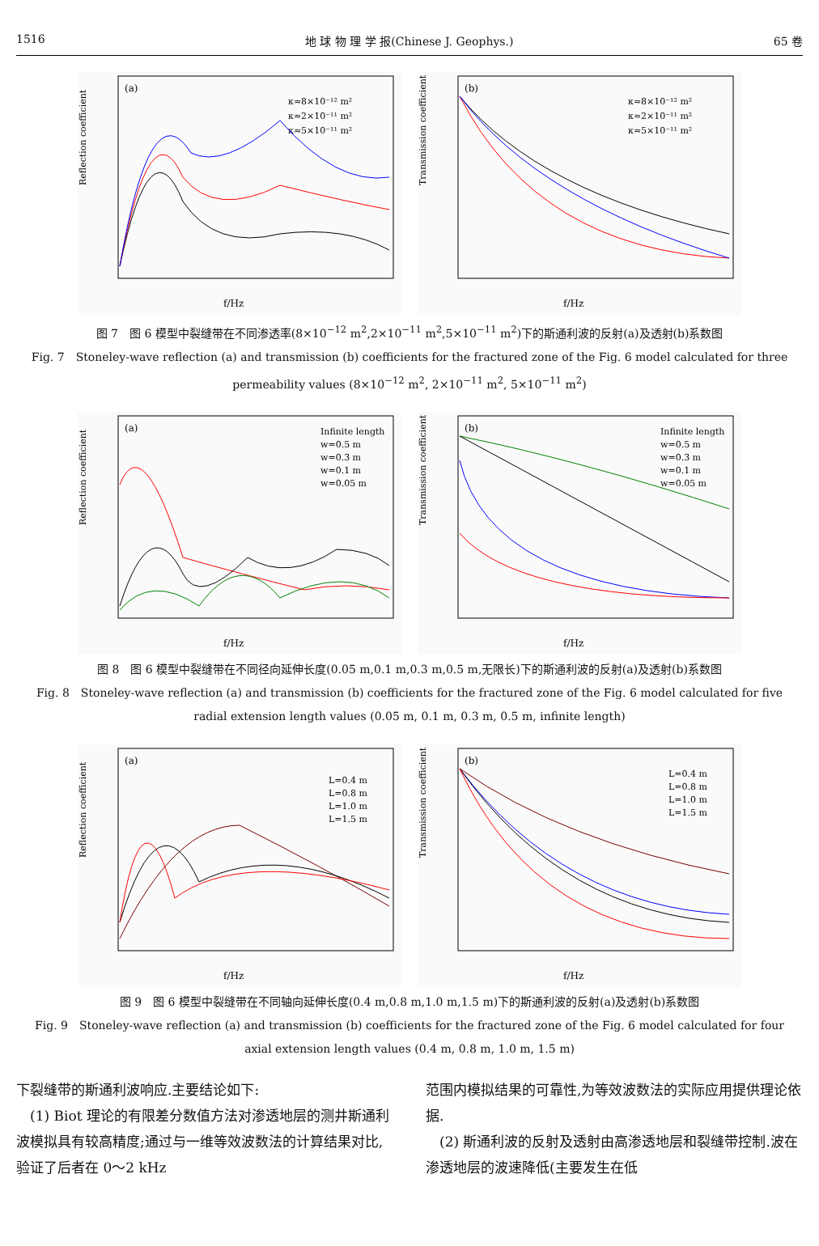1516 地 球 物 理 学 报(Chinese J. Geophys.) 65 卷
(a)
κ≈8×10⁻¹² m²
κ≈2×10⁻¹¹ m²
κ≈5×10⁻¹¹ m²
f/Hz
Reflection coefficient
(b)
κ≈8×10⁻¹² m²
κ≈2×10⁻¹¹ m²
κ≈5×10⁻¹¹ m²
f/Hz
Transmission coefficient
图 7　图 6 模型中裂缝带在不同渗透率(8×10<sup>−12</sup> m<sup>2</sup>,2×10<sup>−11</sup> m<sup>2</sup>,5×10<sup>−11</sup> m<sup>2</sup>)下的斯通利波的反射(a)及透射(b)系数图
Fig. 7　Stoneley-wave reflection (a) and transmission (b) coefficients for the fractured zone of the Fig. 6 model calculated for three permeability values (8×10<sup>−12</sup> m<sup>2</sup>, 2×10<sup>−11</sup> m<sup>2</sup>, 5×10<sup>−11</sup> m<sup>2</sup>)
(a)
Infinite length
w=0.5 m
w=0.3 m
w=0.1 m
w=0.05 m
f/Hz
Reflection coefficient
(b)
Infinite length
w=0.5 m
w=0.3 m
w=0.1 m
w=0.05 m
f/Hz
Transmission coefficient
图 8　图 6 模型中裂缝带在不同径向延伸长度(0.05 m,0.1 m,0.3 m,0.5 m,无限长)下的斯通利波的反射(a)及透射(b)系数图
Fig. 8　Stoneley-wave reflection (a) and transmission (b) coefficients for the fractured zone of the Fig. 6 model calculated for five radial extension length values (0.05 m, 0.1 m, 0.3 m, 0.5 m, infinite length)
(a)
L=0.4 m
L=0.8 m
L=1.0 m
L=1.5 m
f/Hz
Reflection coefficient
(b)
L=0.4 m
L=0.8 m
L=1.0 m
L=1.5 m
f/Hz
Transmission coefficient
图 9　图 6 模型中裂缝带在不同轴向延伸长度(0.4 m,0.8 m,1.0 m,1.5 m)下的斯通利波的反射(a)及透射(b)系数图
Fig. 9　Stoneley-wave reflection (a) and transmission (b) coefficients for the fractured zone of the Fig. 6 model calculated for four axial extension length values (0.4 m, 0.8 m, 1.0 m, 1.5 m)
下裂缝带的斯通利波响应.主要结论如下:
　(1) Biot 理论的有限差分数值方法对渗透地层的测井斯通利波模拟具有较高精度;通过与一维等效波数法的计算结果对比,验证了后者在 0～2 kHz
范围内模拟结果的可靠性,为等效波数法的实际应用提供理论依据.
　(2) 斯通利波的反射及透射由高渗透地层和裂缝带控制.波在渗透地层的波速降低(主要发生在低